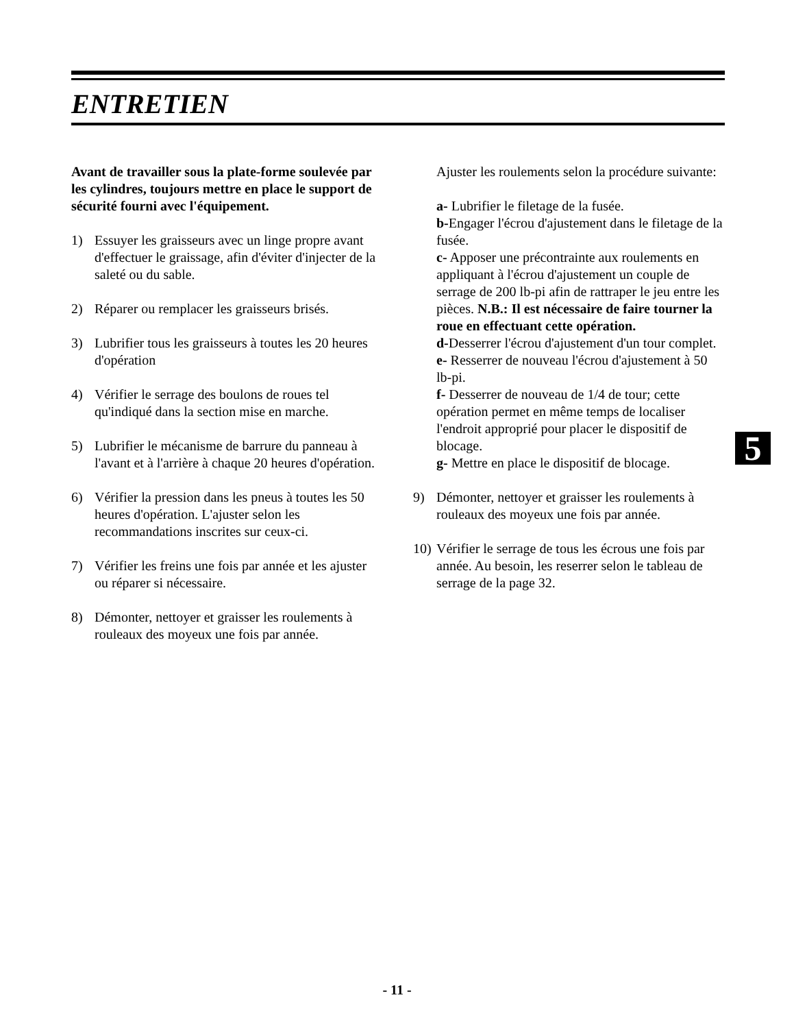ENTRETIEN
Avant de travailler sous la plate-forme soulevée par les cylindres, toujours mettre en place le support de sécurité fourni avec l'équipement.
1) Essuyer les graisseurs avec un linge propre avant d'effectuer le graissage, afin d'éviter d'injecter de la saleté ou du sable.
2) Réparer ou remplacer les graisseurs brisés.
3) Lubrifier tous les graisseurs à toutes les 20 heures d'opération
4) Vérifier le serrage des boulons de roues tel qu'indiqué dans la section mise en marche.
5) Lubrifier le mécanisme de barrure du panneau à l'avant et à l'arrière à chaque 20 heures d'opération.
6) Vérifier la pression dans les pneus à toutes les 50 heures d'opération. L'ajuster selon les recommandations inscrites sur ceux-ci.
7) Vérifier les freins une fois par année et les ajuster ou réparer si nécessaire.
8) Démonter, nettoyer et graisser les roulements à rouleaux des moyeux une fois par année.
Ajuster les roulements selon la procédure suivante:
a- Lubrifier le filetage de la fusée.
b-Engager l'écrou d'ajustement dans le filetage de la fusée.
c- Apposer une précontrainte aux roulements en appliquant à l'écrou d'ajustement un couple de serrage de 200 lb-pi afin de rattraper le jeu entre les pièces. N.B.: Il est nécessaire de faire tourner la roue en effectuant cette opération.
d-Desserrer l'écrou d'ajustement d'un tour complet.
e- Resserrer de nouveau l'écrou d'ajustement à 50 lb-pi.
f- Desserrer de nouveau de 1/4 de tour; cette opération permet en même temps de localiser l'endroit approprié pour placer le dispositif de blocage.
g- Mettre en place le dispositif de blocage.
9) Démonter, nettoyer et graisser les roulements à rouleaux des moyeux une fois par année.
10) Vérifier le serrage de tous les écrous une fois par année. Au besoin, les reserrer selon le tableau de serrage de la page 32.
5
- 11 -